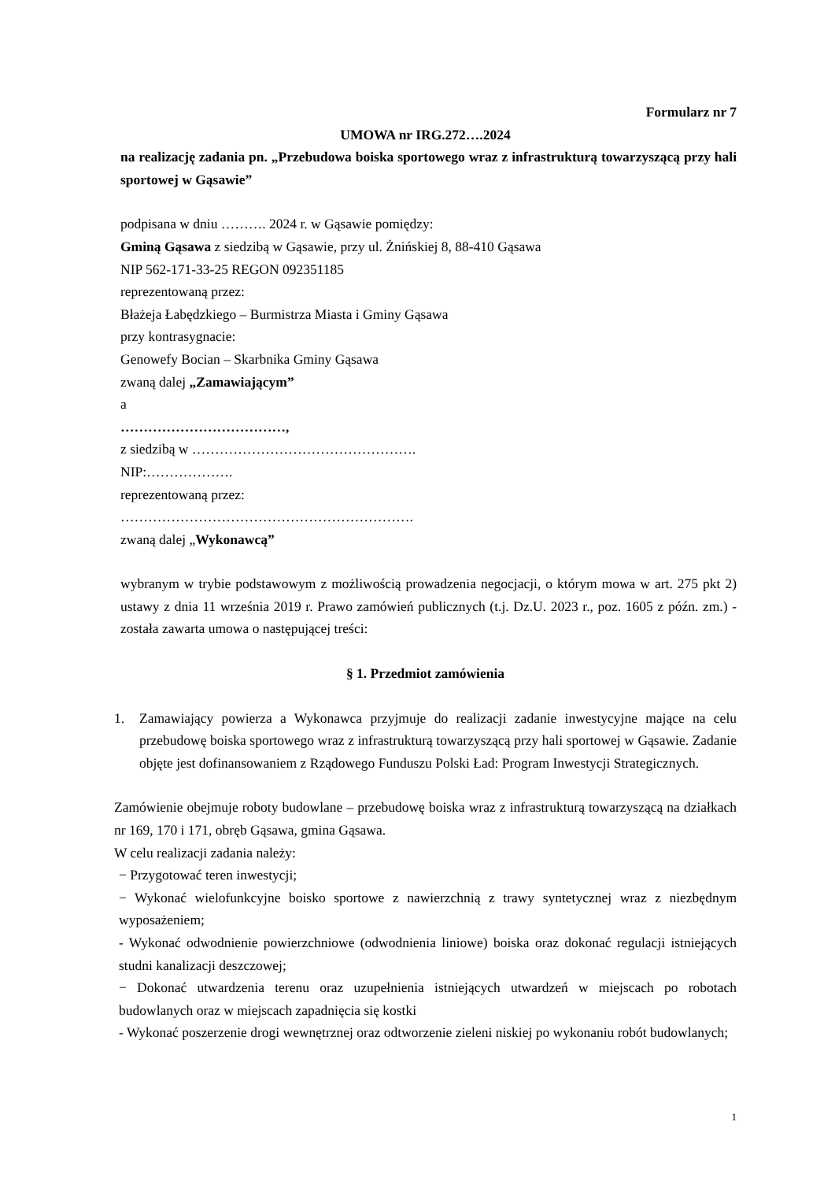Formularz nr 7
UMOWA nr IRG.272….2024
na realizację zadania pn. „Przebudowa boiska sportowego wraz z infrastrukturą towarzyszącą przy hali sportowej w Gąsawie”
podpisana w dniu ………. 2024 r. w Gąsawie pomiędzy:
Gminą Gąsawa z siedzibą w Gąsawie, przy ul. Żnińskiej 8, 88-410 Gąsawa
NIP 562-171-33-25 REGON 092351185
reprezentowaną przez:
Błażeja Łabędzkiego – Burmistrza Miasta i Gminy Gąsawa
przy kontrasygnacie:
Genowefy Bocian – Skarbnika Gminy Gąsawa
zwaną dalej „Zamawiającym”
a
………………………………,
z siedzibą w ………………………………………….
NIP:……………….
reprezentowaną przez:
……………………………………………………….
zwaną dalej „Wykonawcą”
wybranym w trybie podstawowym z możliwością prowadzenia negocjacji, o którym mowa w art. 275 pkt 2) ustawy z dnia 11 września 2019 r. Prawo zamówień publicznych (t.j. Dz.U. 2023 r., poz. 1605 z późn. zm.) - została zawarta umowa o następującej treści:
§ 1. Przedmiot zamówienia
1. Zamawiający powierza a Wykonawca przyjmuje do realizacji zadanie inwestycyjne mające na celu przebudowę boiska sportowego wraz z infrastrukturą towarzyszącą przy hali sportowej w Gąsawie. Zadanie objęte jest dofinansowaniem z Rządowego Funduszu Polski Ład: Program Inwestycji Strategicznych.
Zamówienie obejmuje roboty budowlane – przebudowę boiska wraz z infrastrukturą towarzyszącą na działkach nr 169, 170 i 171, obręb Gąsawa, gmina Gąsawa.
W celu realizacji zadania należy:
− Przygotować teren inwestycji;
− Wykonać wielofunkcyjne boisko sportowe z nawierzchnią z trawy syntetycznej wraz z niezbędnym wyposażeniem;
- Wykonać odwodnienie powierzchniowe (odwodnienia liniowe) boiska oraz dokonać regulacji istniejących studni kanalizacji deszczowej;
− Dokonać utwardzenia terenu oraz uzupełnienia istniejących utwardzeń w miejscach po robotach budowlanych oraz w miejscach zapadnięcia się kostki
- Wykonać poszerzenie drogi wewnętrznej oraz odtworzenie zieleni niskiej po wykonaniu robót budowlanych;
1